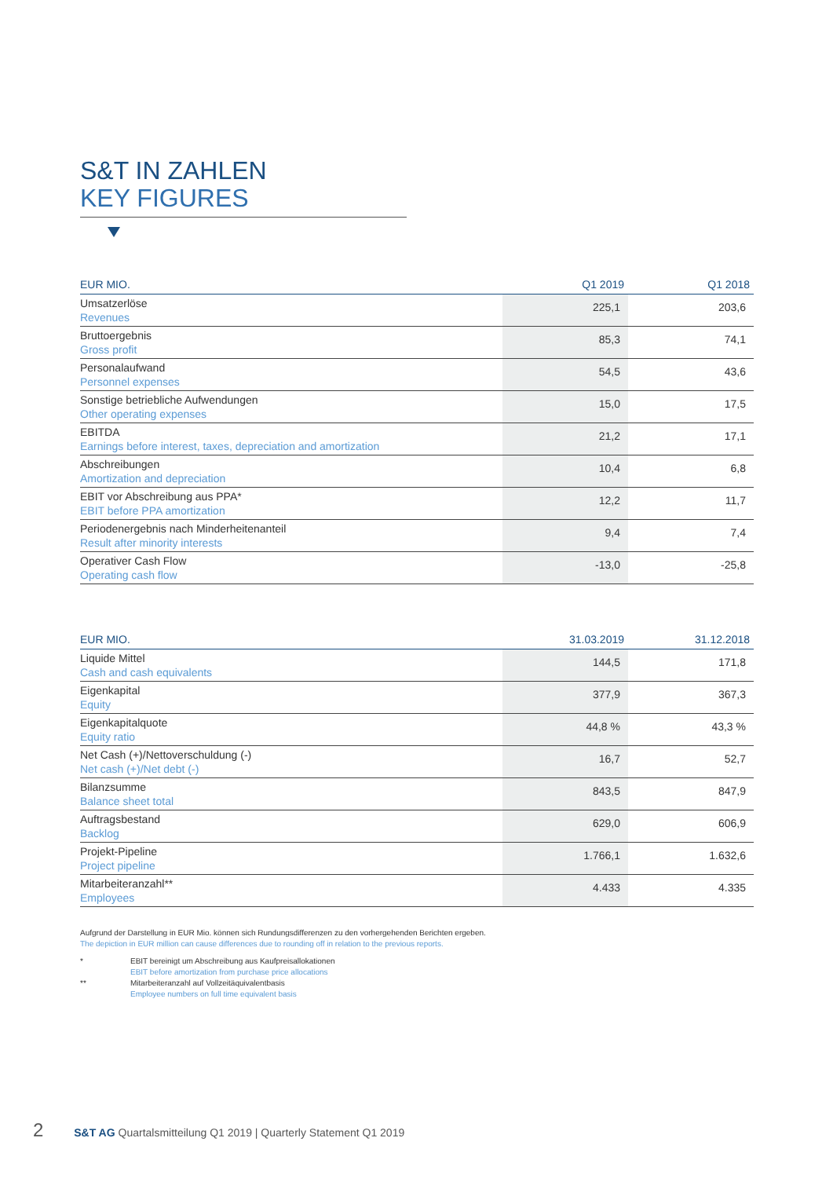S&T IN ZAHLEN
KEY FIGURES
| EUR MIO. | Q1 2019 | Q1 2018 |
| --- | --- | --- |
| Umsatzerlöse Revenues | 225,1 | 203,6 |
| Bruttoergebnis Gross profit | 85,3 | 74,1 |
| Personalaufwand Personnel expenses | 54,5 | 43,6 |
| Sonstige betriebliche Aufwendungen Other operating expenses | 15,0 | 17,5 |
| EBITDA Earnings before interest, taxes, depreciation and amortization | 21,2 | 17,1 |
| Abschreibungen Amortization and depreciation | 10,4 | 6,8 |
| EBIT vor Abschreibung aus PPA* EBIT before PPA amortization | 12,2 | 11,7 |
| Periodenergebnis nach Minderheitenanteil Result after minority interests | 9,4 | 7,4 |
| Operativer Cash Flow Operating cash flow | -13,0 | -25,8 |
| EUR MIO. | 31.03.2019 | 31.12.2018 |
| --- | --- | --- |
| Liquide Mittel Cash and cash equivalents | 144,5 | 171,8 |
| Eigenkapital Equity | 377,9 | 367,3 |
| Eigenkapitalquote Equity ratio | 44,8 % | 43,3 % |
| Net Cash (+)/Nettoverschuldung (-) Net cash (+)/Net debt (-) | 16,7 | 52,7 |
| Bilanzsumme Balance sheet total | 843,5 | 847,9 |
| Auftragsbestand Backlog | 629,0 | 606,9 |
| Projekt-Pipeline Project pipeline | 1.766,1 | 1.632,6 |
| Mitarbeiteranzahl** Employees | 4.433 | 4.335 |
Aufgrund der Darstellung in EUR Mio. können sich Rundungsdifferenzen zu den vorhergehenden Berichten ergeben.
The depiction in EUR million can cause differences due to rounding off in relation to the previous reports.
* EBIT bereinigt um Abschreibung aus Kaufpreisallokationen
EBIT before amortization from purchase price allocations
** Mitarbeiteranzahl auf Vollzeitäquivalentbasis
Employee numbers on full time equivalent basis
2 S&T AG Quartalsmitteilung Q1 2019 | Quarterly Statement Q1 2019